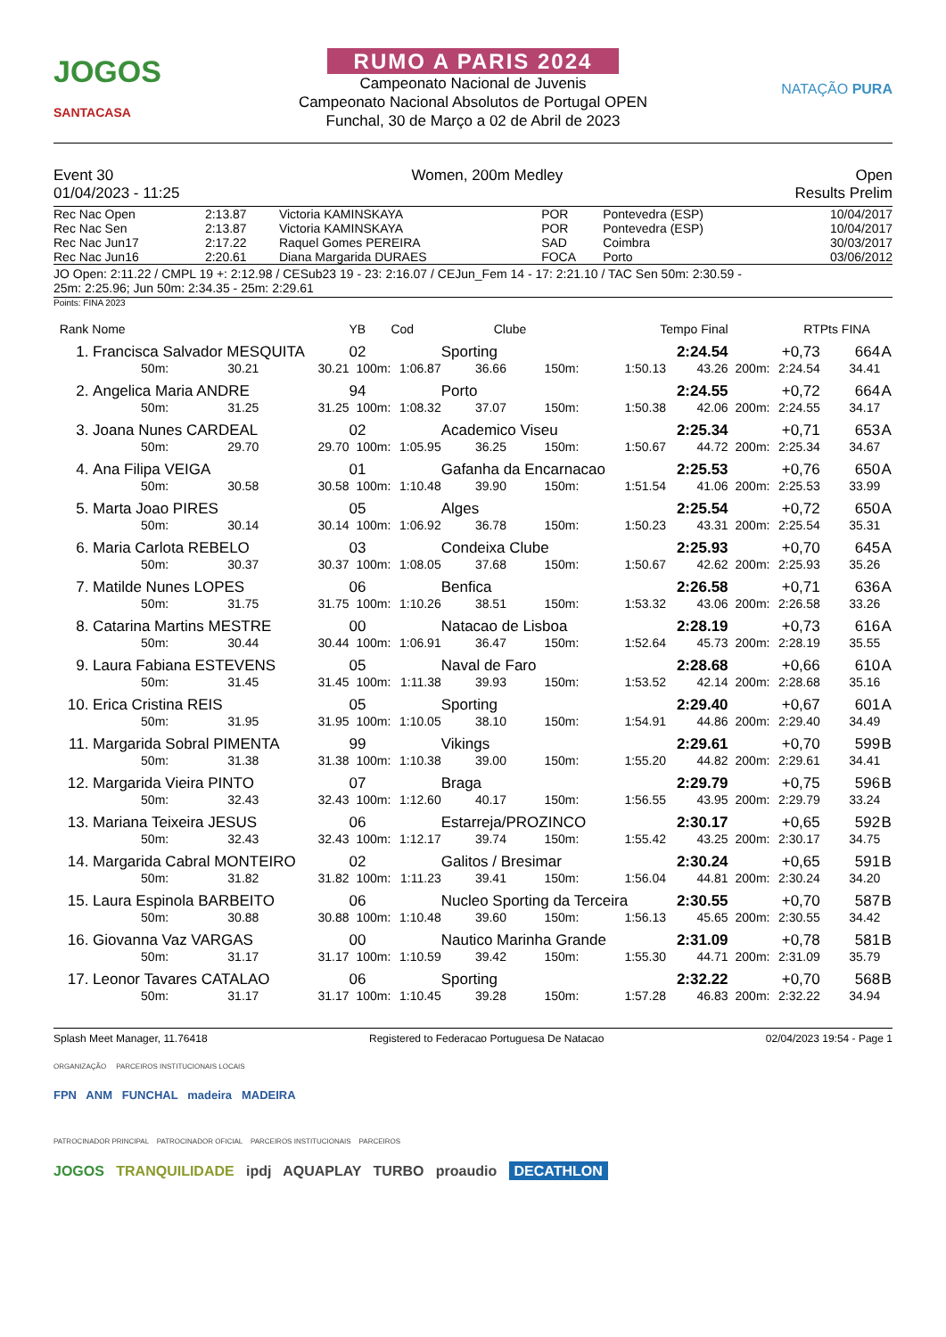JOGOS
SANTACASA
RUMO A PARIS 2024
Campeonato Nacional de Juvenis
Campeonato Nacional Absolutos de Portugal OPEN
Funchal, 30 de Março a 02 de Abril de 2023
NATAÇÃO PURA
Event 30
01/04/2023 - 11:25
Women, 200m Medley Open
Results Prelim
| Rec Nac Open | 2:13.87 | Victoria KAMINSKAYA | POR | Pontevedra (ESP) | 10/04/2017 |
| Rec Nac Sen | 2:13.87 | Victoria KAMINSKAYA | POR | Pontevedra (ESP) | 10/04/2017 |
| Rec Nac Jun17 | 2:17.22 | Raquel Gomes PEREIRA | SAD | Coimbra | 30/03/2017 |
| Rec Nac Jun16 | 2:20.61 | Diana Margarida DURAES | FOCA | Porto | 03/06/2012 |
JO Open: 2:11.22 / CMPL 19 +: 2:12.98 / CESub23 19 - 23: 2:16.07 / CEJun_Fem 14 - 17: 2:21.10 / TAC Sen 50m: 2:30.59 -
25m: 2:25.96; Jun 50m: 2:34.35 - 25m: 2:29.61
Points: FINA 2023
| Rank | Nome | | | YB | Cod | Clube | | Tempo Final | | RT | | Pts FINA | |
| 1. | Francisca Salvador MESQUITA | | | 02 | | Sporting | | | 2:24.54 | +0,73 | | 664 | A |
| | 50m: | 30.21 | 30.21 | 100m: | 1:06.87 | 36.66 | 150m: | 1:50.13 | 43.26 | 200m: | 2:24.54 | 34.41 | |
| 2. | Angelica Maria ANDRE | | | 94 | | Porto | | | 2:24.55 | +0,72 | | 664 | A |
| | 50m: | 31.25 | 31.25 | 100m: | 1:08.32 | 37.07 | 150m: | 1:50.38 | 42.06 | 200m: | 2:24.55 | 34.17 | |
| 3. | Joana Nunes CARDEAL | | | 02 | | Academico Viseu | | | 2:25.34 | +0,71 | | 653 | A |
| | 50m: | 29.70 | 29.70 | 100m: | 1:05.95 | 36.25 | 150m: | 1:50.67 | 44.72 | 200m: | 2:25.34 | 34.67 | |
| 4. | Ana Filipa VEIGA | | | 01 | | Gafanha da Encarnacao | | | 2:25.53 | +0,76 | | 650 | A |
| | 50m: | 30.58 | 30.58 | 100m: | 1:10.48 | 39.90 | 150m: | 1:51.54 | 41.06 | 200m: | 2:25.53 | 33.99 | |
| 5. | Marta Joao PIRES | | | 05 | | Alges | | | 2:25.54 | +0,72 | | 650 | A |
| | 50m: | 30.14 | 30.14 | 100m: | 1:06.92 | 36.78 | 150m: | 1:50.23 | 43.31 | 200m: | 2:25.54 | 35.31 | |
| 6. | Maria Carlota REBELO | | | 03 | | Condeixa Clube | | | 2:25.93 | +0,70 | | 645 | A |
| | 50m: | 30.37 | 30.37 | 100m: | 1:08.05 | 37.68 | 150m: | 1:50.67 | 42.62 | 200m: | 2:25.93 | 35.26 | |
| 7. | Matilde Nunes LOPES | | | 06 | | Benfica | | | 2:26.58 | +0,71 | | 636 | A |
| | 50m: | 31.75 | 31.75 | 100m: | 1:10.26 | 38.51 | 150m: | 1:53.32 | 43.06 | 200m: | 2:26.58 | 33.26 | |
| 8. | Catarina Martins MESTRE | | | 00 | | Natacao de Lisboa | | | 2:28.19 | +0,73 | | 616 | A |
| | 50m: | 30.44 | 30.44 | 100m: | 1:06.91 | 36.47 | 150m: | 1:52.64 | 45.73 | 200m: | 2:28.19 | 35.55 | |
| 9. | Laura Fabiana ESTEVENS | | | 05 | | Naval de Faro | | | 2:28.68 | +0,66 | | 610 | A |
| | 50m: | 31.45 | 31.45 | 100m: | 1:11.38 | 39.93 | 150m: | 1:53.52 | 42.14 | 200m: | 2:28.68 | 35.16 | |
| 10. | Erica Cristina REIS | | | 05 | | Sporting | | | 2:29.40 | +0,67 | | 601 | A |
| | 50m: | 31.95 | 31.95 | 100m: | 1:10.05 | 38.10 | 150m: | 1:54.91 | 44.86 | 200m: | 2:29.40 | 34.49 | |
| 11. | Margarida Sobral PIMENTA | | | 99 | | Vikings | | | 2:29.61 | +0,70 | | 599 | B |
| | 50m: | 31.38 | 31.38 | 100m: | 1:10.38 | 39.00 | 150m: | 1:55.20 | 44.82 | 200m: | 2:29.61 | 34.41 | |
| 12. | Margarida Vieira PINTO | | | 07 | | Braga | | | 2:29.79 | +0,75 | | 596 | B |
| | 50m: | 32.43 | 32.43 | 100m: | 1:12.60 | 40.17 | 150m: | 1:56.55 | 43.95 | 200m: | 2:29.79 | 33.24 | |
| 13. | Mariana Teixeira JESUS | | | 06 | | Estarreja/PROZINCO | | | 2:30.17 | +0,65 | | 592 | B |
| | 50m: | 32.43 | 32.43 | 100m: | 1:12.17 | 39.74 | 150m: | 1:55.42 | 43.25 | 200m: | 2:30.17 | 34.75 | |
| 14. | Margarida Cabral MONTEIRO | | | 02 | | Galitos / Bresimar | | | 2:30.24 | +0,65 | | 591 | B |
| | 50m: | 31.82 | 31.82 | 100m: | 1:11.23 | 39.41 | 150m: | 1:56.04 | 44.81 | 200m: | 2:30.24 | 34.20 | |
| 15. | Laura Espinola BARBEITO | | | 06 | | Nucleo Sporting da Terceira | | | 2:30.55 | +0,70 | | 587 | B |
| | 50m: | 30.88 | 30.88 | 100m: | 1:10.48 | 39.60 | 150m: | 1:56.13 | 45.65 | 200m: | 2:30.55 | 34.42 | |
| 16. | Giovanna Vaz VARGAS | | | 00 | | Nautico Marinha Grande | | | 2:31.09 | +0,78 | | 581 | B |
| | 50m: | 31.17 | 31.17 | 100m: | 1:10.59 | 39.42 | 150m: | 1:55.30 | 44.71 | 200m: | 2:31.09 | 35.79 | |
| 17. | Leonor Tavares CATALAO | | | 06 | | Sporting | | | 2:32.22 | +0,70 | | 568 | B |
| | 50m: | 31.17 | 31.17 | 100m: | 1:10.45 | 39.28 | 150m: | 1:57.28 | 46.83 | 200m: | 2:32.22 | 34.94 | |
Splash Meet Manager, 11.76418 Registered to Federacao Portuguesa De Natacao 02/04/2023 19:54 - Page 1
ORGANIZAÇÃO PARCEIROS INSTITUCIONAIS LOCAIS
FPN ANM FUNCHAL madeira MADEIRA
PATROCINADOR PRINCIPAL PATROCINADOR OFICIAL PARCEIROS INSTITUCIONAIS PARCEIROS
JOGOS TRANQUILIDADE ipdj AQUAPLAY TURBO proaudio DECATHLON